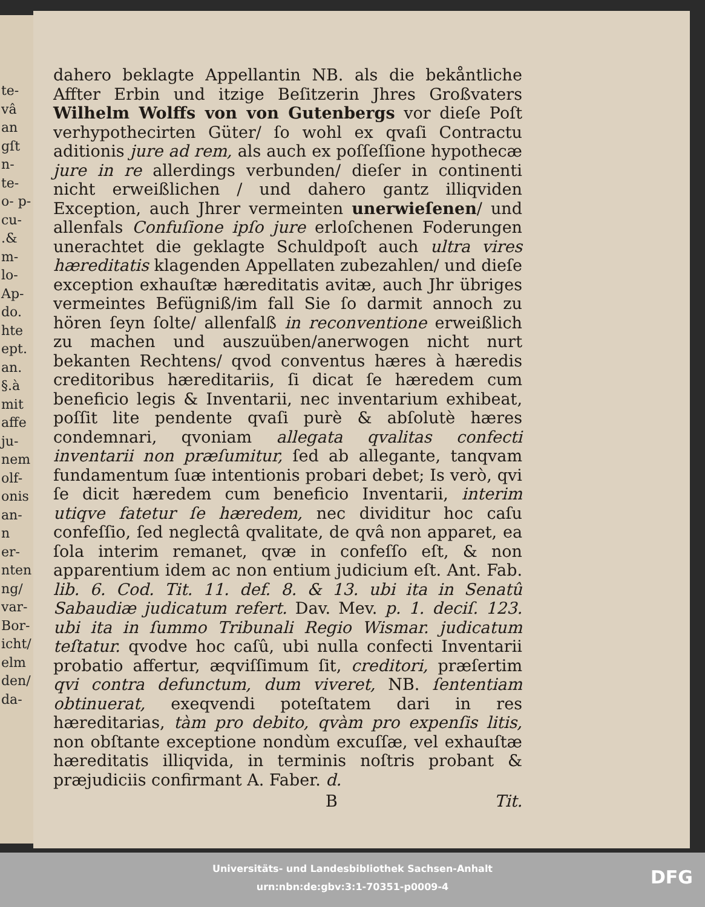te- vâ an gſt n- te- o- p- cu- .& m- lo- Ap- do. hte ept. an. §.à mit affe ju- nem olf- onis an- n er- nten ng/ var- Bor- icht/ elm den/ da-
dahero beklagte Appellantin NB. als die bekåntliche Affter Erbin und itzige Beſitzerin Jhres Großvaters Wilhelm Wolffs von von Gutenbergs vor dieſe Poſt verhypothecirten Güter/ ſo wohl ex qvaſi Contractu aditionis jure ad rem, als auch ex poſſeſſione hypothecæ jure in re allerdings verbunden/ dieſer in continenti nicht erweißlichen / und dahero gantz illiqviden Exception, auch Jhrer vermeinten unerwieſenen/ und allenfals Confuſione ipſo jure erloſchenen Foderungen unerachtet die geklagte Schuldpoſt auch ultra vires hæreditatis klagenden Appellaten zubezahlen/ und dieſe exception exhauſtæ hæreditatis avitæ, auch Jhr übriges vermeintes Befügniß/im fall Sie ſo darmit annoch zu hören ſeyn ſolte/ allenfalß in reconventione erweißlich zu machen und auszuüben/anerwogen nicht nurt bekanten Rechtens/ qvod conventus hæres à hæredis creditoribus hæreditariis, ſi dicat ſe hæredem cum beneficio legis & Inventarii, nec inventarium exhibeat, poſſit lite pendente qvaſi purè & abſolutè hæres condemnari, qvoniam allegata qvalitas confecti inventarii non præſumitur, ſed ab allegante, tanqvam fundamentum ſuæ intentionis probari debet; Is verò, qvi ſe dicit hæredem cum beneficio Inventarii, interim utiqve fatetur ſe hæredem, nec dividitur hoc caſu confeſſio, ſed neglectâ qvalitate, de qvâ non apparet, ea ſola interim remanet, qvæ in confeſſo eſt, & non apparentium idem ac non entium judicium eſt. Ant. Fab. lib. 6. Cod. Tit. 11. def. 8. & 13. ubi ita in Senatû Sabaudiæ judicatum refert. Dav. Mev. p. 1. deciſ. 123. ubi ita in ſummo Tribunali Regio Wismar. judicatum teſtatur. qvodve hoc caſû, ubi nulla confecti Inventarii probatio affertur, æqviſſimum ſit, creditori, præſertim qvi contra defunctum, dum viveret, NB. ſententiam obtinuerat, exeqvendi poteſtatem dari in res hæreditarias, tàm pro debito, qvàm pro expenſis litis, non obſtante exceptione nondùm excuſſæ, vel exhauſtæ hæreditatis illiqvida, in terminis noſtris probant & præjudiciis confirmant A. Faber. d.
B Tit.
Universitäts- und Landesbibliothek Sachsen-Anhalt
urn:nbn:de:gbv:3:1-70351-p0009-4
DFG